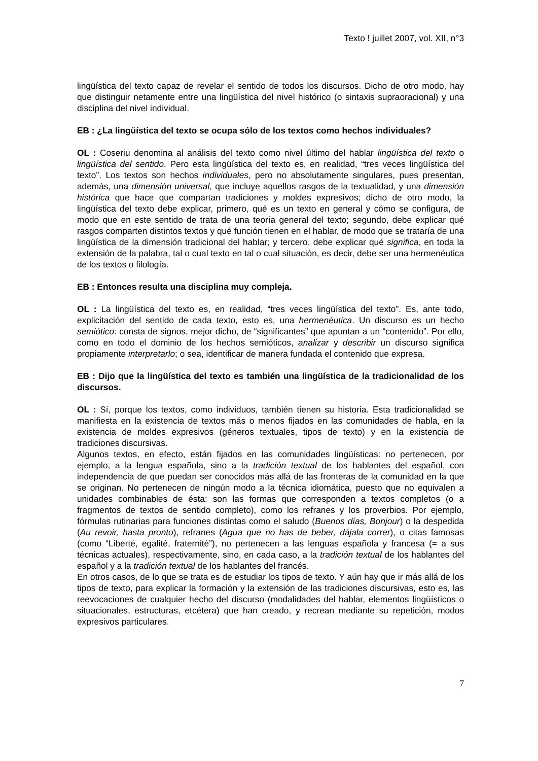Texto ! juillet 2007, vol. XII, n°3
lingüística del texto capaz de revelar el sentido de todos los discursos. Dicho de otro modo, hay que distinguir netamente entre una lingüística del nivel histórico (o sintaxis supraoracional) y una disciplina del nivel individual.
EB : ¿La lingüística del texto se ocupa sólo de los textos como hechos individuales?
OL : Coseriu denomina al análisis del texto como nivel último del hablar lingüística del texto o lingüística del sentido. Pero esta lingüística del texto es, en realidad, “tres veces lingüística del texto”. Los textos son hechos individuales, pero no absolutamente singulares, pues presentan, además, una dimensión universal, que incluye aquellos rasgos de la textualidad, y una dimensión histórica que hace que compartan tradiciones y moldes expresivos; dicho de otro modo, la lingüística del texto debe explicar, primero, qué es un texto en general y cómo se configura, de modo que en este sentido de trata de una teoría general del texto; segundo, debe explicar qué rasgos comparten distintos textos y qué función tienen en el hablar, de modo que se trataría de una lingüística de la dimensión tradicional del hablar; y tercero, debe explicar qué significa, en toda la extensión de la palabra, tal o cual texto en tal o cual situación, es decir, debe ser una hermenéutica de los textos o filología.
EB : Entonces resulta una disciplina muy compleja.
OL : La lingüística del texto es, en realidad, “tres veces lingüística del texto”. Es, ante todo, explicitación del sentido de cada texto, esto es, una hermenéutica. Un discurso es un hecho semiótico: consta de signos, mejor dicho, de “significantes” que apuntan a un “contenido”. Por ello, como en todo el dominio de los hechos semióticos, analizar y describir un discurso significa propiamente interpretarlo; o sea, identificar de manera fundada el contenido que expresa.
EB : Dijo que la lingüística del texto es también una lingüística de la tradicionalidad de los discursos.
OL : Sí, porque los textos, como individuos, también tienen su historia. Esta tradicionalidad se manifiesta en la existencia de textos más o menos fijados en las comunidades de habla, en la existencia de moldes expresivos (géneros textuales, tipos de texto) y en la existencia de tradiciones discursivas.
Algunos textos, en efecto, están fijados en las comunidades lingüísticas: no pertenecen, por ejemplo, a la lengua española, sino a la tradición textual de los hablantes del español, con independencia de que puedan ser conocidos más allá de las fronteras de la comunidad en la que se originan. No pertenecen de ningún modo a la técnica idiomática, puesto que no equivalen a unidades combinables de ésta: son las formas que corresponden a textos completos (o a fragmentos de textos de sentido completo), como los refranes y los proverbios. Por ejemplo, fórmulas rutinarias para funciones distintas como el saludo (Buenos días, Bonjour) o la despedida (Au revoir, hasta pronto), refranes (Agua que no has de beber, dájala correr), o citas famosas (como “Liberté, egalité, fraternité”), no pertenecen a las lenguas española y francesa (= a sus técnicas actuales), respectivamente, sino, en cada caso, a la tradición textual de los hablantes del español y a la tradición textual de los hablantes del francés.
En otros casos, de lo que se trata es de estudiar los tipos de texto. Y aún hay que ir más allá de los tipos de texto, para explicar la formación y la extensión de las tradiciones discursivas, esto es, las reevocaciones de cualquier hecho del discurso (modalidades del hablar, elementos lingüísticos o situacionales, estructuras, etcétera) que han creado, y recrean mediante su repetición, modos expresivos particulares.
7